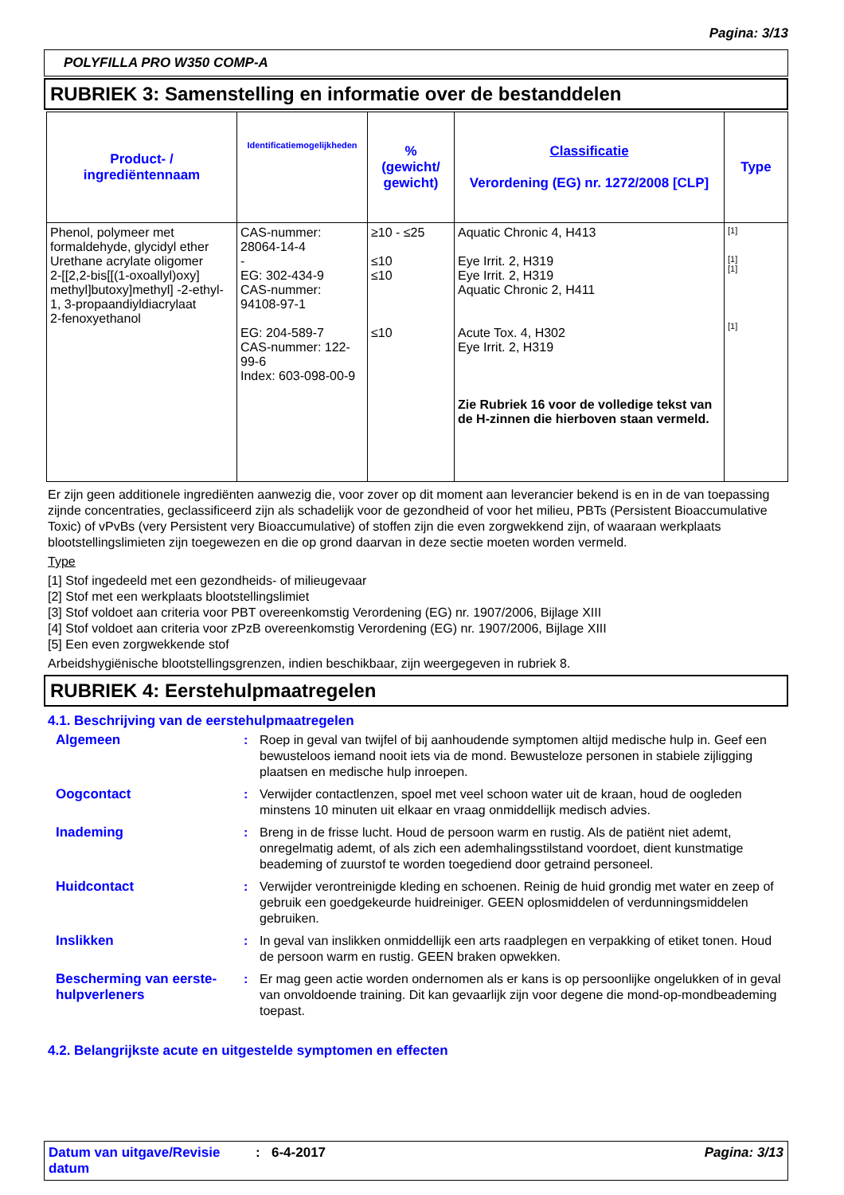Pagina: 3/13
POLYFILLA PRO W350 COMP-A
RUBRIEK 3: Samenstelling en informatie over de bestanddelen
| Product- / ingrediëntennaam | Identificatiemogelijkheden | % (gewicht/ gewicht) | Classificatie Verordening (EG) nr. 1272/2008 [CLP] | Type |
| --- | --- | --- | --- | --- |
| Phenol, polymeer met formaldehyde, glycidyl ether Urethane acrylate oligomer 2-[[2,2-bis[[(1-oxoallyl)oxy] methyl]butoxy]methyl] -2-ethyl-1, 3-propaandiyldiacrylaat 2-fenoxyethanol | CAS-nummer: 28064-14-4 - EG: 302-434-9 CAS-nummer: 94108-97-1 EG: 204-589-7 CAS-nummer: 122-99-6 Index: 603-098-00-9 | ≥10 - ≤25 ≤10 ≤10 ≤10 | Aquatic Chronic 4, H413 Eye Irrit. 2, H319 Eye Irrit. 2, H319 Aquatic Chronic 2, H411 Acute Tox. 4, H302 Eye Irrit. 2, H319 Zie Rubriek 16 voor de volledige tekst van de H-zinnen die hierboven staan vermeld. | [1] [1] [1] [1] |
Er zijn geen additionele ingrediënten aanwezig die, voor zover op dit moment aan leverancier bekend is en in de van toepassing zijnde concentraties, geclassificeerd zijn als schadelijk voor de gezondheid of voor het milieu, PBTs (Persistent Bioaccumulative Toxic) of vPvBs (very Persistent very Bioaccumulative) of stoffen zijn die even zorgwekkend zijn, of waaraan werkplaats blootstellingslimieten zijn toegewezen en die op grond daarvan in deze sectie moeten worden vermeld.
Type
[1] Stof ingedeeld met een gezondheids- of milieugevaar
[2] Stof met een werkplaats blootstellingslimiet
[3] Stof voldoet aan criteria voor PBT overeenkomstig Verordening (EG) nr. 1907/2006, Bijlage XIII
[4] Stof voldoet aan criteria voor zPzB overeenkomstig Verordening (EG) nr. 1907/2006, Bijlage XIII
[5] Een even zorgwekkende stof
Arbeidshygiënische blootstellingsgrenzen, indien beschikbaar, zijn weergegeven in rubriek 8.
RUBRIEK 4: Eerstehulpmaatregelen
4.1. Beschrijving van de eerstehulpmaatregelen
Algemeen : Roep in geval van twijfel of bij aanhoudende symptomen altijd medische hulp in. Geef een bewusteloos iemand nooit iets via de mond. Bewusteloze personen in stabiele zijligging plaatsen en medische hulp inroepen.
Oogcontact : Verwijder contactlenzen, spoel met veel schoon water uit de kraan, houd de oogleden minstens 10 minuten uit elkaar en vraag onmiddellijk medisch advies.
Inademing : Breng in de frisse lucht. Houd de persoon warm en rustig. Als de patiënt niet ademt, onregelmatig ademt, of als zich een ademhalingsstilstand voordoet, dient kunstmatige beademing of zuurstof te worden toegediend door getraind personeel.
Huidcontact : Verwijder verontreinigde kleding en schoenen. Reinig de huid grondig met water en zeep of gebruik een goedgekeurde huidreiniger. GEEN oplosmiddelen of verdunningsmiddelen gebruiken.
Inslikken : In geval van inslikken onmiddellijk een arts raadplegen en verpakking of etiket tonen. Houd de persoon warm en rustig. GEEN braken opwekken.
Bescherming van eerste-hulpverleners
: Er mag geen actie worden ondernomen als er kans is op persoonlijke ongelukken of in geval van onvoldoende training. Dit kan gevaarlijk zijn voor degene die mond-op-mondbeademing toepast.
4.2. Belangrijkste acute en uitgestelde symptomen en effecten
Datum van uitgave/Revisie datum
: 6-4-2017 Pagina: 3/13